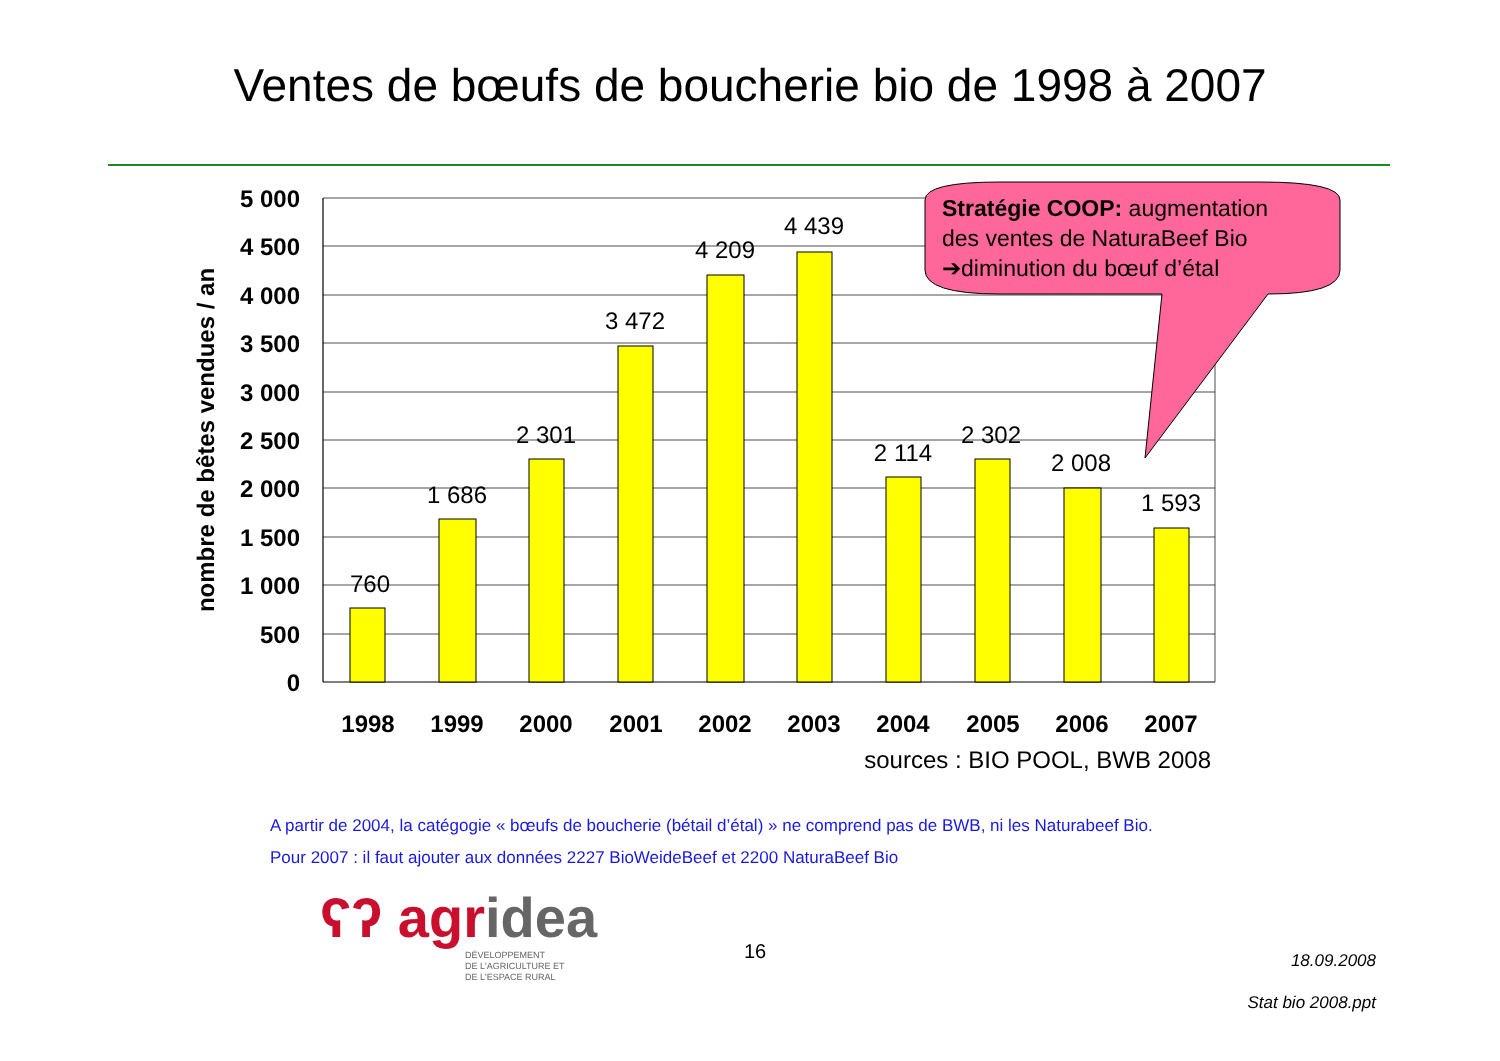Ventes de bœufs de boucherie bio de 1998 à 2007
760
1 686
2 301
3 472
4 209
4 439
2 114
2 302
2 008
1 593
5 000
4 500
4 000
3 500
3 000
2 500
2 000
1 500
1 000
500
0
1998
1999
2000
2001
2002
2003
2004
2005
2006
2007
nombre de bêtes vendues / an
sources : BIO POOL, BWB 2008
Stratégie COOP: augmentation
des ventes de NaturaBeef Bio
➔diminution du bœuf d’étal
A partir de 2004, la catégogie « bœufs de boucherie (bétail d’étal) » ne comprend pas de BWB, ni les Naturabeef Bio.
Pour 2007 : il faut ajouter aux données 2227 BioWeideBeef et 2200 NaturaBeef Bio
ʕʔ agridea
DÉVELOPPEMENT
DE L'AGRICULTURE ET
DE L'ESPACE RURAL
16
18.09.2008
Stat bio 2008.ppt